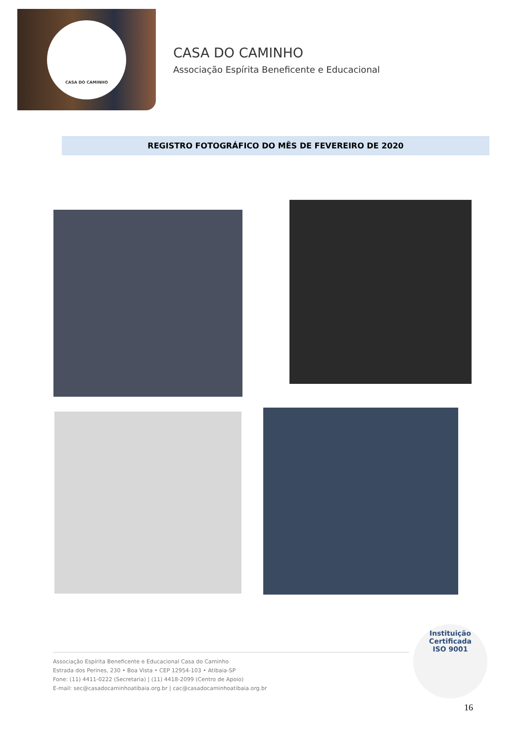CASA DO CAMINHO
CASA DO CAMINHO
Associação Espírita Beneficente e Educacional
REGISTRO FOTOGRÁFICO DO MÊS DE FEVEREIRO DE 2020
Instituição
Certificada
ISO 9001
Associação Espírita Beneficente e Educacional Casa do Caminho
Estrada dos Perines, 230 • Boa Vista • CEP 12954-103 • Atibaia-SP
Fone: (11) 4411-0222 (Secretaria) | (11) 4418-2099 (Centro de Apoio)
E-mail: sec@casadocaminhoatibaia.org.br | cac@casadocaminhoatibaia.org.br
16